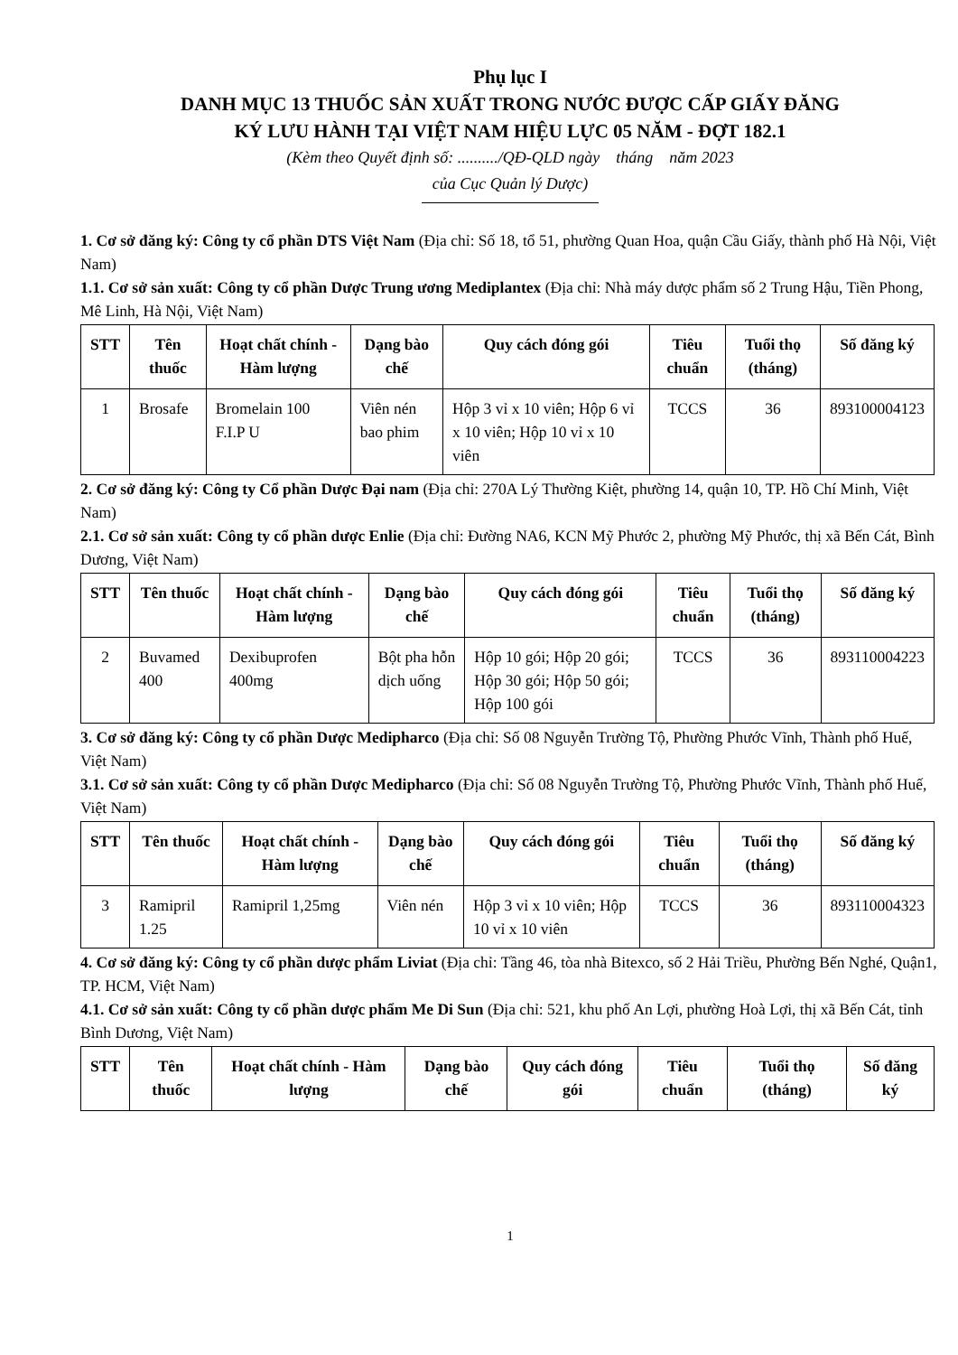Phụ lục I
DANH MỤC 13 THUỐC SẢN XUẤT TRONG NƯỚC ĐƯỢC CẤP GIẤY ĐĂNG
KÝ LƯU HÀNH TẠI VIỆT NAM HIỆU LỰC 05 NĂM - ĐỢT 182.1
(Kèm theo Quyết định số: ........../QĐ-QLD ngày tháng năm 2023
của Cục Quản lý Dược)
1. Cơ sở đăng ký: Công ty cổ phần DTS Việt Nam (Địa chỉ: Số 18, tổ 51, phường Quan Hoa, quận Cầu Giấy, thành phố Hà Nội, Việt Nam)
1.1. Cơ sở sản xuất: Công ty cổ phần Dược Trung ương Mediplantex (Địa chỉ: Nhà máy dược phẩm số 2 Trung Hậu, Tiền Phong, Mê Linh, Hà Nội, Việt Nam)
| STT | Tên thuốc | Hoạt chất chính - Hàm lượng | Dạng bào chế | Quy cách đóng gói | Tiêu chuẩn | Tuổi thọ (tháng) | Số đăng ký |
| --- | --- | --- | --- | --- | --- | --- | --- |
| 1 | Brosafe | Bromelain 100 F.I.P U | Viên nén bao phim | Hộp 3 vỉ x 10 viên; Hộp 6 vỉ x 10 viên; Hộp 10 vỉ x 10 viên | TCCS | 36 | 893100004123 |
2. Cơ sở đăng ký: Công ty Cổ phần Dược Đại nam (Địa chỉ: 270A Lý Thường Kiệt, phường 14, quận 10, TP. Hồ Chí Minh, Việt Nam)
2.1. Cơ sở sản xuất: Công ty cổ phần dược Enlie (Địa chỉ: Đường NA6, KCN Mỹ Phước 2, phường Mỹ Phước, thị xã Bến Cát, Bình Dương, Việt Nam)
| STT | Tên thuốc | Hoạt chất chính - Hàm lượng | Dạng bào chế | Quy cách đóng gói | Tiêu chuẩn | Tuổi thọ (tháng) | Số đăng ký |
| --- | --- | --- | --- | --- | --- | --- | --- |
| 2 | Buvamed 400 | Dexibuprofen 400mg | Bột pha hỗn dịch uống | Hộp 10 gói; Hộp 20 gói; Hộp 30 gói; Hộp 50 gói; Hộp 100 gói | TCCS | 36 | 893110004223 |
3. Cơ sở đăng ký: Công ty cổ phần Dược Medipharco (Địa chỉ: Số 08 Nguyễn Trường Tộ, Phường Phước Vĩnh, Thành phố Huế, Việt Nam)
3.1. Cơ sở sản xuất: Công ty cổ phần Dược Medipharco (Địa chỉ: Số 08 Nguyễn Trường Tộ, Phường Phước Vĩnh, Thành phố Huế, Việt Nam)
| STT | Tên thuốc | Hoạt chất chính - Hàm lượng | Dạng bào chế | Quy cách đóng gói | Tiêu chuẩn | Tuổi thọ (tháng) | Số đăng ký |
| --- | --- | --- | --- | --- | --- | --- | --- |
| 3 | Ramipril 1.25 | Ramipril 1,25mg | Viên nén | Hộp 3 vỉ x 10 viên; Hộp 10 vỉ x 10 viên | TCCS | 36 | 893110004323 |
4. Cơ sở đăng ký: Công ty cổ phần dược phẩm Liviat (Địa chỉ: Tầng 46, tòa nhà Bitexco, số 2 Hải Triều, Phường Bến Nghé, Quận1, TP. HCM, Việt Nam)
4.1. Cơ sở sản xuất: Công ty cổ phần dược phẩm Me Di Sun (Địa chỉ: 521, khu phố An Lợi, phường Hoà Lợi, thị xã Bến Cát, tỉnh Bình Dương, Việt Nam)
| STT | Tên thuốc | Hoạt chất chính - Hàm lượng | Dạng bào chế | Quy cách đóng gói | Tiêu chuẩn | Tuổi thọ (tháng) | Số đăng ký |
| --- | --- | --- | --- | --- | --- | --- | --- |
1